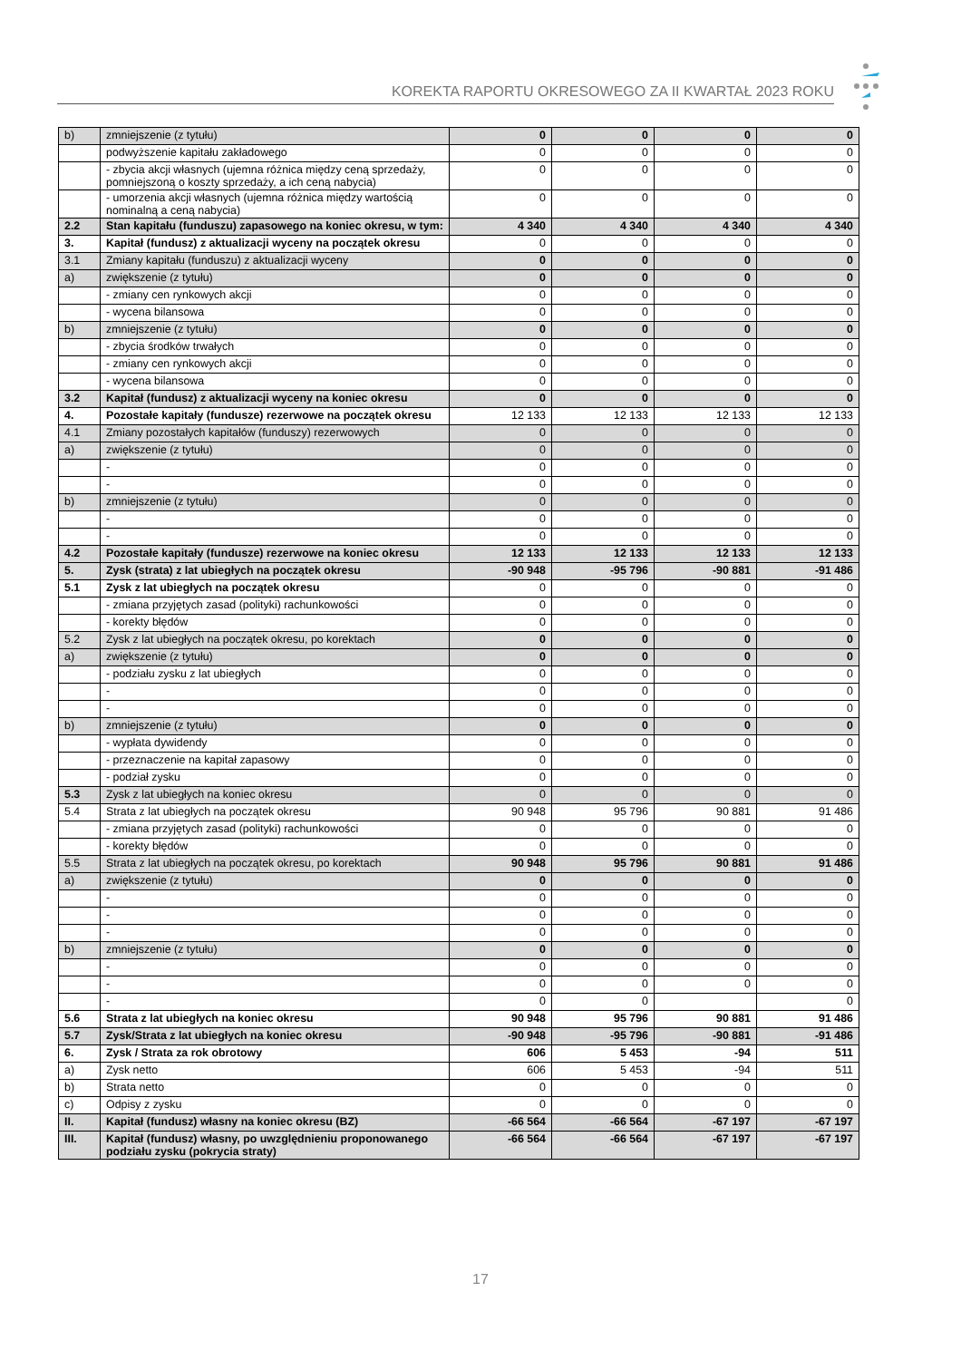KOREKTA RAPORTU OKRESOWEGO ZA II KWARTAŁ 2023 ROKU
| b) | zmniejszenie (z tytułu) | 0 | 0 | 0 | 0 |
| | podwyższenie kapitału zakładowego | 0 | 0 | 0 | 0 |
| | - zbycia akcji własnych (ujemna różnica między ceną sprzedaży, pomniejszoną o koszty sprzedaży, a ich ceną nabycia) | 0 | 0 | 0 | 0 |
| | - umorzenia akcji własnych (ujemna różnica między wartością nominalną a ceną nabycia) | 0 | 0 | 0 | 0 |
| 2.2 | Stan kapitału (funduszu) zapasowego na koniec okresu, w tym: | 4 340 | 4 340 | 4 340 | 4 340 |
| 3. | Kapitał (fundusz) z aktualizacji wyceny na początek okresu | 0 | 0 | 0 | 0 |
| 3.1 | Zmiany kapitału (funduszu) z aktualizacji wyceny | 0 | 0 | 0 | 0 |
| a) | zwiększenie (z tytułu) | 0 | 0 | 0 | 0 |
| | - zmiany cen rynkowych akcji | 0 | 0 | 0 | 0 |
| | - wycena bilansowa | 0 | 0 | 0 | 0 |
| b) | zmniejszenie (z tytułu) | 0 | 0 | 0 | 0 |
| | - zbycia środków trwałych | 0 | 0 | 0 | 0 |
| | - zmiany cen rynkowych akcji | 0 | 0 | 0 | 0 |
| | - wycena bilansowa | 0 | 0 | 0 | 0 |
| 3.2 | Kapitał (fundusz) z aktualizacji wyceny na koniec okresu | 0 | 0 | 0 | 0 |
| 4. | Pozostałe kapitały (fundusze) rezerwowe na początek okresu | 12 133 | 12 133 | 12 133 | 12 133 |
| 4.1 | Zmiany pozostałych kapitałów (funduszy) rezerwowych | 0 | 0 | 0 | 0 |
| a) | zwiększenie (z tytułu) | 0 | 0 | 0 | 0 |
| | - | 0 | 0 | 0 | 0 |
| | - | 0 | 0 | 0 | 0 |
| b) | zmniejszenie (z tytułu) | 0 | 0 | 0 | 0 |
| | - | 0 | 0 | 0 | 0 |
| | - | 0 | 0 | 0 | 0 |
| 4.2 | Pozostałe kapitały (fundusze) rezerwowe na koniec okresu | 12 133 | 12 133 | 12 133 | 12 133 |
| 5. | Zysk (strata) z lat ubiegłych na początek okresu | -90 948 | -95 796 | -90 881 | -91 486 |
| 5.1 | Zysk z lat ubiegłych na początek okresu | 0 | 0 | 0 | 0 |
| | - zmiana przyjętych zasad (polityki) rachunkowości | 0 | 0 | 0 | 0 |
| | - korekty błędów | 0 | 0 | 0 | 0 |
| 5.2 | Zysk z lat ubiegłych na początek okresu, po korektach | 0 | 0 | 0 | 0 |
| a) | zwiększenie (z tytułu) | 0 | 0 | 0 | 0 |
| | - podziału zysku z lat ubiegłych | 0 | 0 | 0 | 0 |
| | - | 0 | 0 | 0 | 0 |
| | - | 0 | 0 | 0 | 0 |
| b) | zmniejszenie (z tytułu) | 0 | 0 | 0 | 0 |
| | - wypłata dywidendy | 0 | 0 | 0 | 0 |
| | - przeznaczenie na kapitał zapasowy | 0 | 0 | 0 | 0 |
| | - podział zysku | 0 | 0 | 0 | 0 |
| 5.3 | Zysk z lat ubiegłych na koniec okresu | 0 | 0 | 0 | 0 |
| 5.4 | Strata z lat ubiegłych na początek okresu | 90 948 | 95 796 | 90 881 | 91 486 |
| | - zmiana przyjętych zasad (polityki) rachunkowości | 0 | 0 | 0 | 0 |
| | - korekty błędów | 0 | 0 | 0 | 0 |
| 5.5 | Strata z lat ubiegłych na początek okresu, po korektach | 90 948 | 95 796 | 90 881 | 91 486 |
| a) | zwiększenie (z tytułu) | 0 | 0 | 0 | 0 |
| | - | 0 | 0 | 0 | 0 |
| | - | 0 | 0 | 0 | 0 |
| | - | 0 | 0 | 0 | 0 |
| b) | zmniejszenie (z tytułu) | 0 | 0 | 0 | 0 |
| | - | 0 | 0 | 0 | 0 |
| | - | 0 | 0 | 0 | 0 |
| | - | 0 | 0 | | 0 |
| 5.6 | Strata z lat ubiegłych na koniec okresu | 90 948 | 95 796 | 90 881 | 91 486 |
| 5.7 | Zysk/Strata z lat ubiegłych na koniec okresu | -90 948 | -95 796 | -90 881 | -91 486 |
| 6. | Zysk / Strata za rok obrotowy | 606 | 5 453 | -94 | 511 |
| a) | Zysk netto | 606 | 5 453 | -94 | 511 |
| b) | Strata netto | 0 | 0 | 0 | 0 |
| c) | Odpisy z zysku | 0 | 0 | 0 | 0 |
| II. | Kapitał (fundusz) własny na koniec okresu (BZ) | -66 564 | -66 564 | -67 197 | -67 197 |
| III. | Kapitał (fundusz) własny, po uwzględnieniu proponowanego podziału zysku (pokrycia straty) | -66 564 | -66 564 | -67 197 | -67 197 |
17